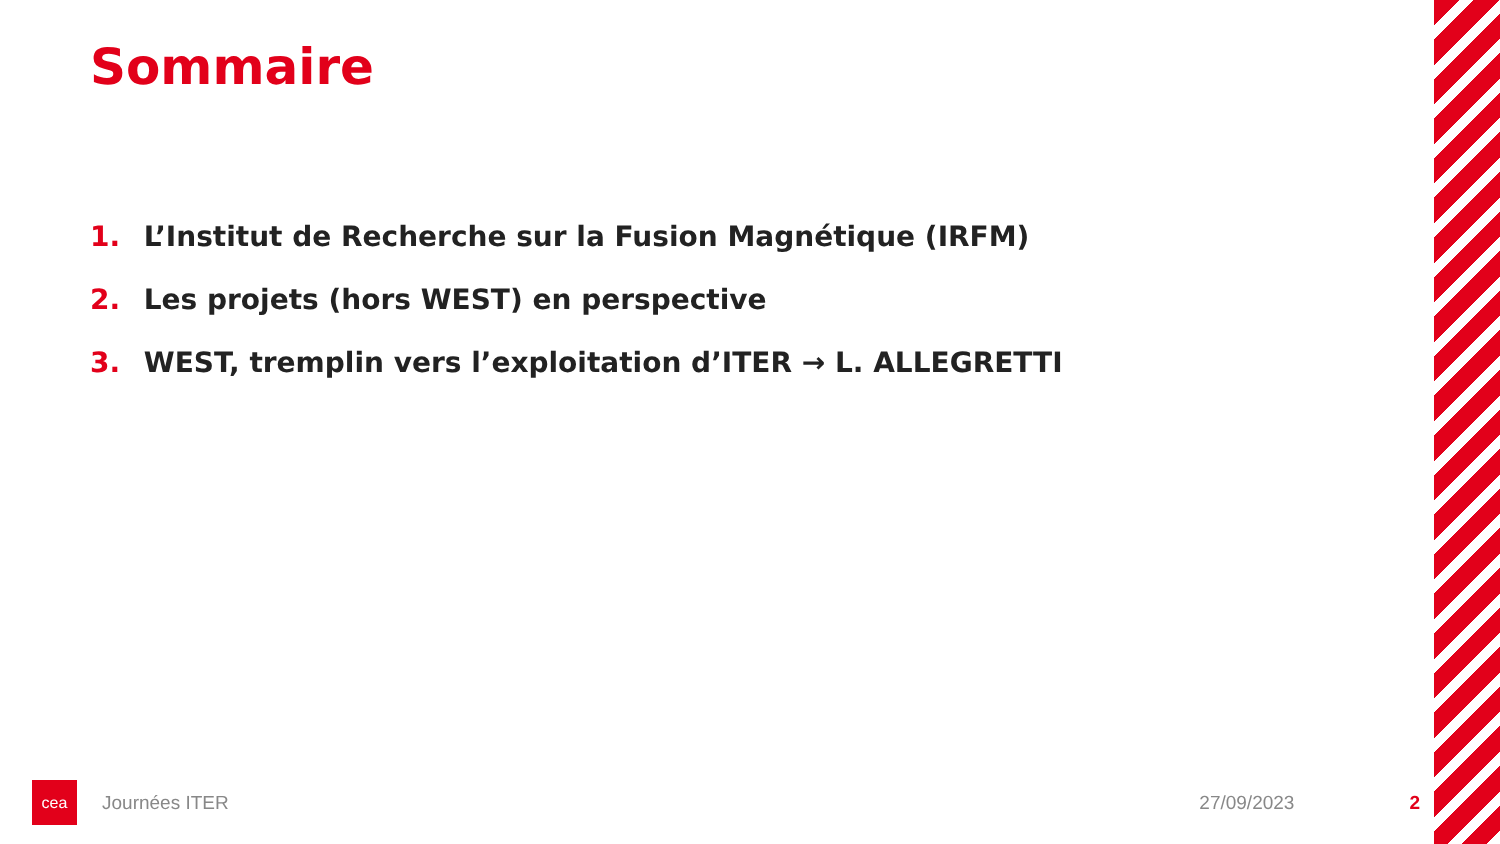Sommaire
1. L’Institut de Recherche sur la Fusion Magnétique (IRFM)
2. Les projets (hors WEST) en perspective
3. WEST, tremplin vers l’exploitation d’ITER → L. ALLEGRETTI
cea
Journées ITER 27/09/2023 2